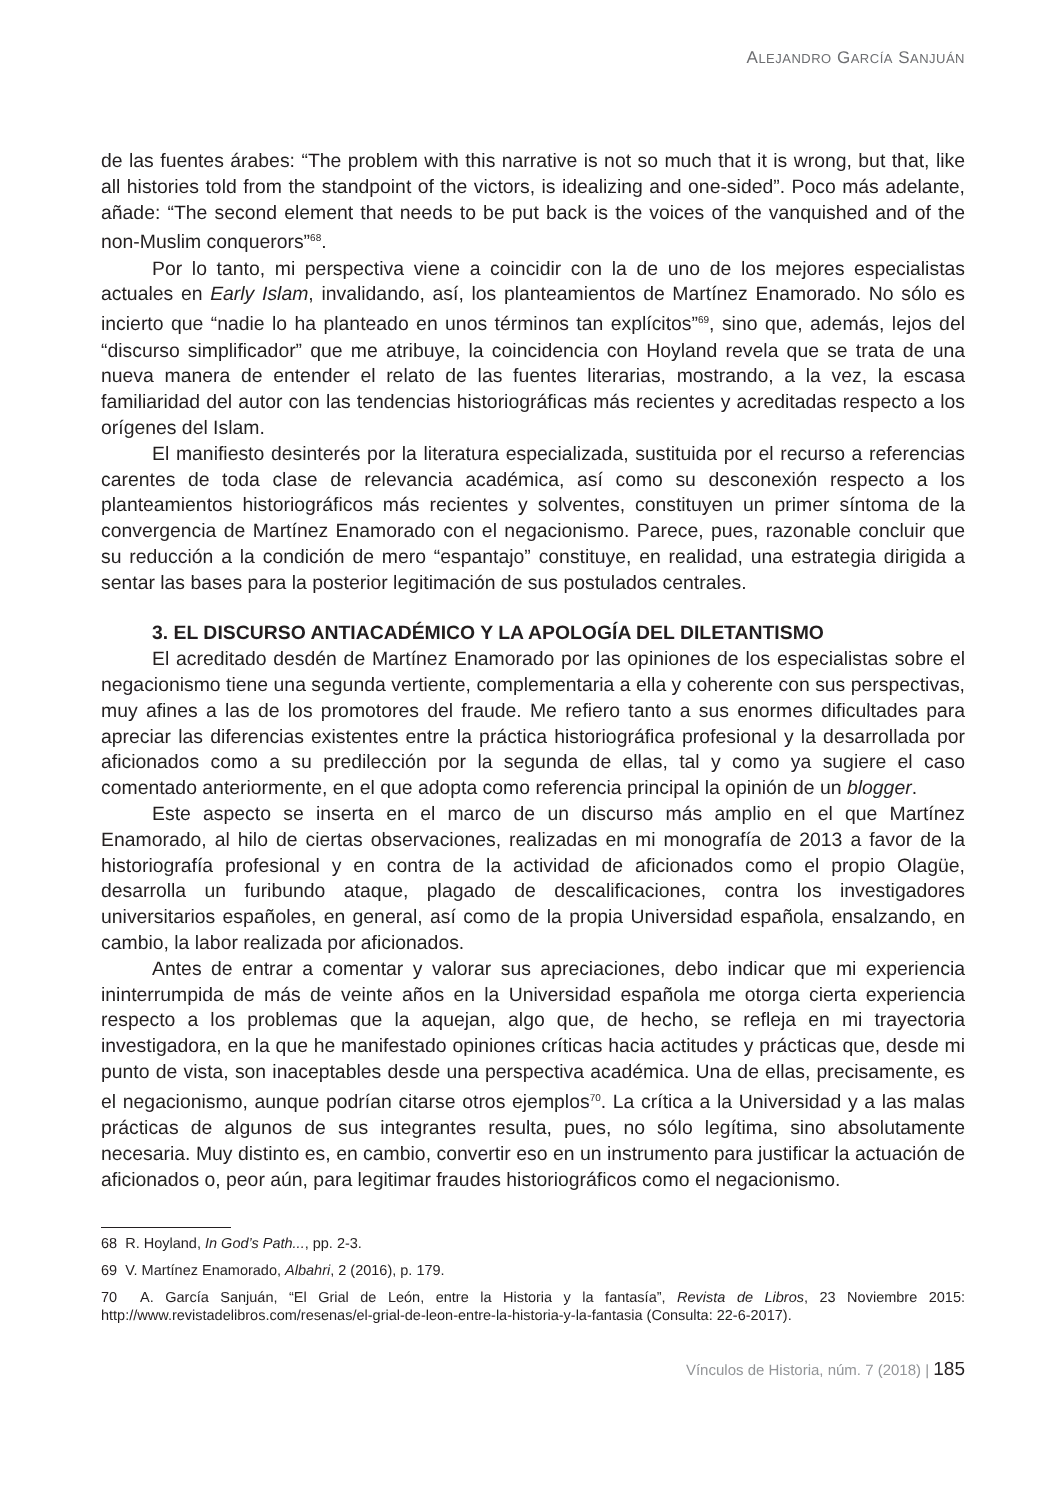ALEJANDRO GARCÍA SANJUÁN
de las fuentes árabes: “The problem with this narrative is not so much that it is wrong, but that, like all histories told from the standpoint of the victors, is idealizing and one-sided”. Poco más adelante, añade: “The second element that needs to be put back is the voices of the vanquished and of the non-Muslim conquerors”<sup>68</sup>.
Por lo tanto, mi perspectiva viene a coincidir con la de uno de los mejores especialistas actuales en Early Islam, invalidando, así, los planteamientos de Martínez Enamorado. No sólo es incierto que “nadie lo ha planteado en unos términos tan explícitos”<sup>69</sup>, sino que, además, lejos del “discurso simplificador” que me atribuye, la coincidencia con Hoyland revela que se trata de una nueva manera de entender el relato de las fuentes literarias, mostrando, a la vez, la escasa familiaridad del autor con las tendencias historiográficas más recientes y acreditadas respecto a los orígenes del Islam.
El manifiesto desinterés por la literatura especializada, sustituida por el recurso a referencias carentes de toda clase de relevancia académica, así como su desconexión respecto a los planteamientos historiográficos más recientes y solventes, constituyen un primer síntoma de la convergencia de Martínez Enamorado con el negacionismo. Parece, pues, razonable concluir que su reducción a la condición de mero “espantajo” constituye, en realidad, una estrategia dirigida a sentar las bases para la posterior legitimación de sus postulados centrales.
3. EL DISCURSO ANTIACADÉMICO Y LA APOLOGÍA DEL DILETANTISMO
El acreditado desdén de Martínez Enamorado por las opiniones de los especialistas sobre el negacionismo tiene una segunda vertiente, complementaria a ella y coherente con sus perspectivas, muy afines a las de los promotores del fraude. Me refiero tanto a sus enormes dificultades para apreciar las diferencias existentes entre la práctica historiográfica profesional y la desarrollada por aficionados como a su predilección por la segunda de ellas, tal y como ya sugiere el caso comentado anteriormente, en el que adopta como referencia principal la opinión de un blogger.
Este aspecto se inserta en el marco de un discurso más amplio en el que Martínez Enamorado, al hilo de ciertas observaciones, realizadas en mi monografía de 2013 a favor de la historiografía profesional y en contra de la actividad de aficionados como el propio Olagüe, desarrolla un furibundo ataque, plagado de descalificaciones, contra los investigadores universitarios españoles, en general, así como de la propia Universidad española, ensalzando, en cambio, la labor realizada por aficionados.
Antes de entrar a comentar y valorar sus apreciaciones, debo indicar que mi experiencia ininterrumpida de más de veinte años en la Universidad española me otorga cierta experiencia respecto a los problemas que la aquejan, algo que, de hecho, se refleja en mi trayectoria investigadora, en la que he manifestado opiniones críticas hacia actitudes y prácticas que, desde mi punto de vista, son inaceptables desde una perspectiva académica. Una de ellas, precisamente, es el negacionismo, aunque podrían citarse otros ejemplos<sup>70</sup>. La crítica a la Universidad y a las malas prácticas de algunos de sus integrantes resulta, pues, no sólo legítima, sino absolutamente necesaria. Muy distinto es, en cambio, convertir eso en un instrumento para justificar la actuación de aficionados o, peor aún, para legitimar fraudes historiográficos como el negacionismo.
68 R. Hoyland, In God’s Path..., pp. 2-3.
69 V. Martínez Enamorado, Albahri, 2 (2016), p. 179.
70 A. García Sanjuán, “El Grial de León, entre la Historia y la fantasía”, Revista de Libros, 23 Noviembre 2015: http://www.revistadelibros.com/resenas/el-grial-de-leon-entre-la-historia-y-la-fantasia (Consulta: 22-6-2017).
Vínculos de Historia, núm. 7 (2018) | 185